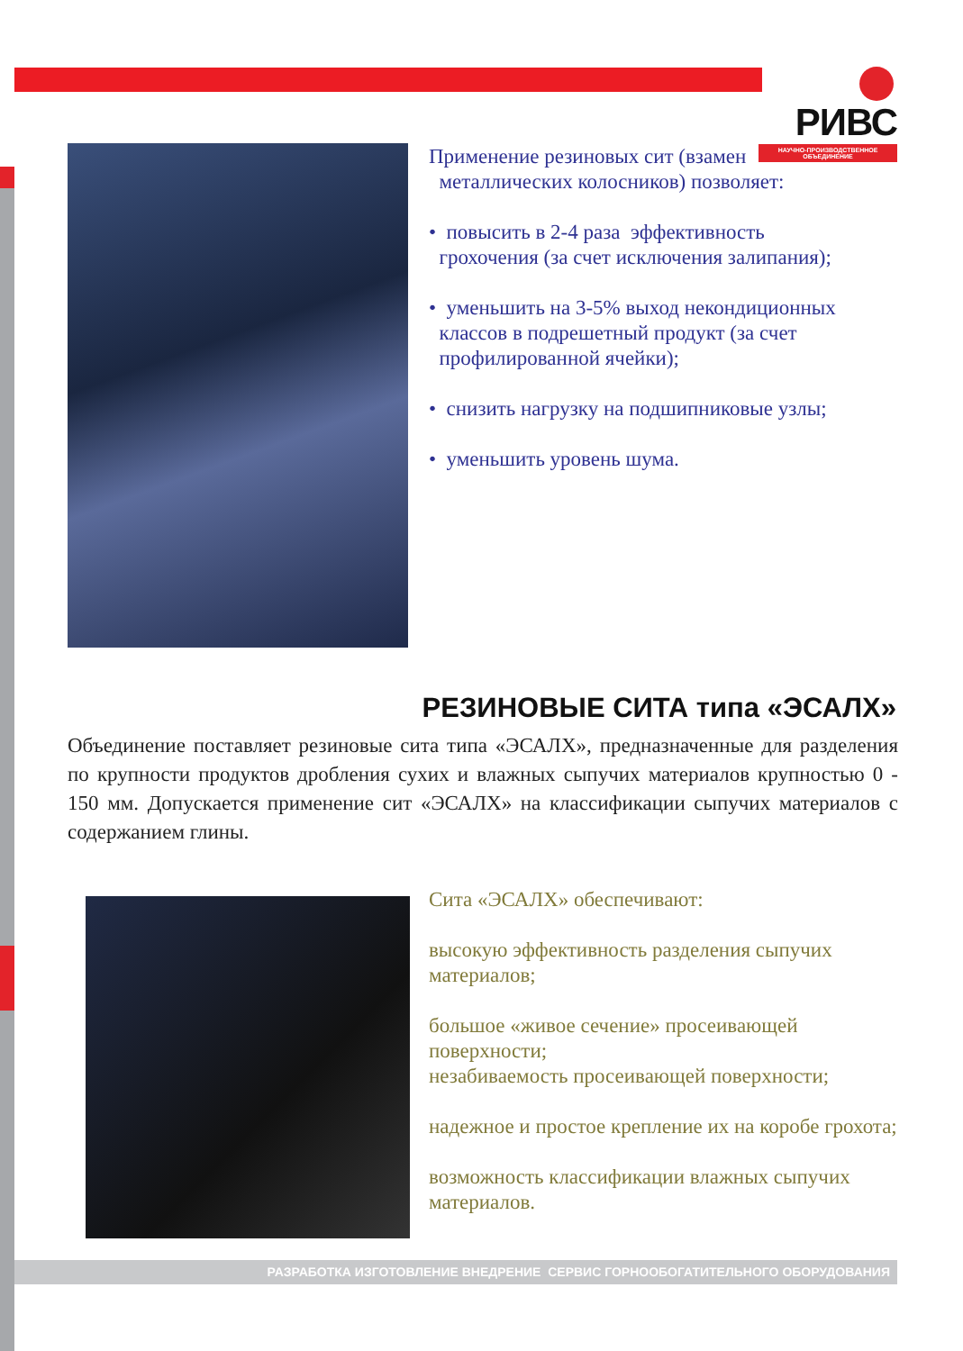РИВС
НАУЧНО-ПРОИЗВОДСТВЕННОЕ ОБЪЕДИНЕНИЕ
Применение резиновых сит (взамен
металлических колосников) позволяет:
• повысить в 2-4 раза эффективность
грохочения (за счет исключения залипания);
• уменьшить на 3-5% выход некондиционных
классов в подрешетный продукт (за счет
профилированной ячейки);
• снизить нагрузку на подшипниковые узлы;
• уменьшить уровень шума.
РЕЗИНОВЫЕ СИТА типа «ЭСАЛХ»
Объединение поставляет резиновые сита типа «ЭСАЛХ», предназначенные для разделения по крупности продуктов дробления сухих и влажных сыпучих материалов крупностью 0 - 150 мм. Допускается применение сит «ЭСАЛХ» на классификации сыпучих материалов с содержанием глины.
Сита «ЭСАЛХ» обеспечивают:
высокую эффективность разделения сыпучих материалов;
большое «живое сечение» просеивающей поверхности;
незабиваемость просеивающей поверхности;
надежное и простое крепление их на коробе грохота;
возможность классификации влажных сыпучих материалов.
РАЗРАБОТКА ИЗГОТОВЛЕНИЕ ВНЕДРЕНИЕ СЕРВИС ГОРНООБОГАТИТЕЛЬНОГО ОБОРУДОВАНИЯ